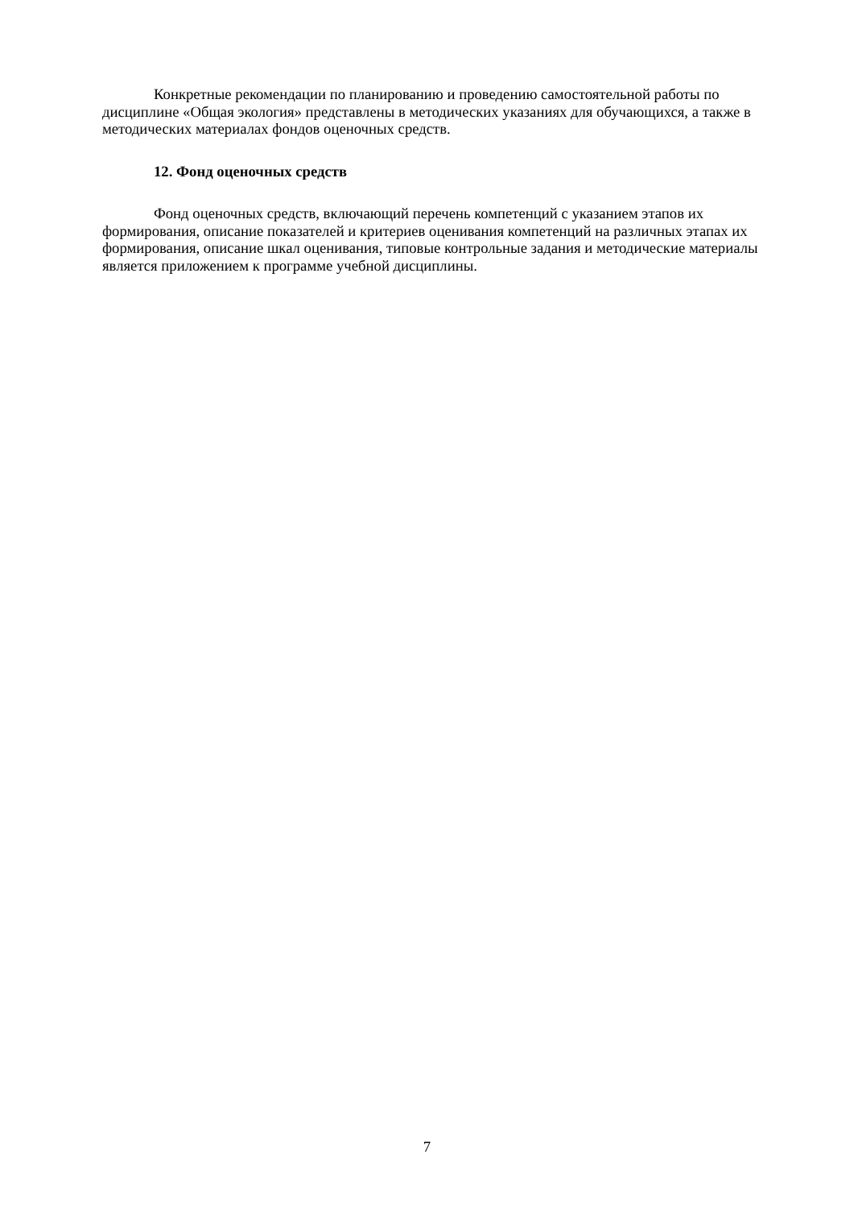Конкретные рекомендации по планированию и проведению самостоятельной работы по дисциплине «Общая экология» представлены в методических указаниях для обучающихся, а также в методических материалах фондов оценочных средств.
12. Фонд оценочных средств
Фонд оценочных средств, включающий перечень компетенций с указанием этапов их формирования, описание показателей и критериев оценивания компетенций на различных этапах их формирования, описание шкал оценивания, типовые контрольные задания и методические материалы является приложением к программе учебной дисциплины.
7